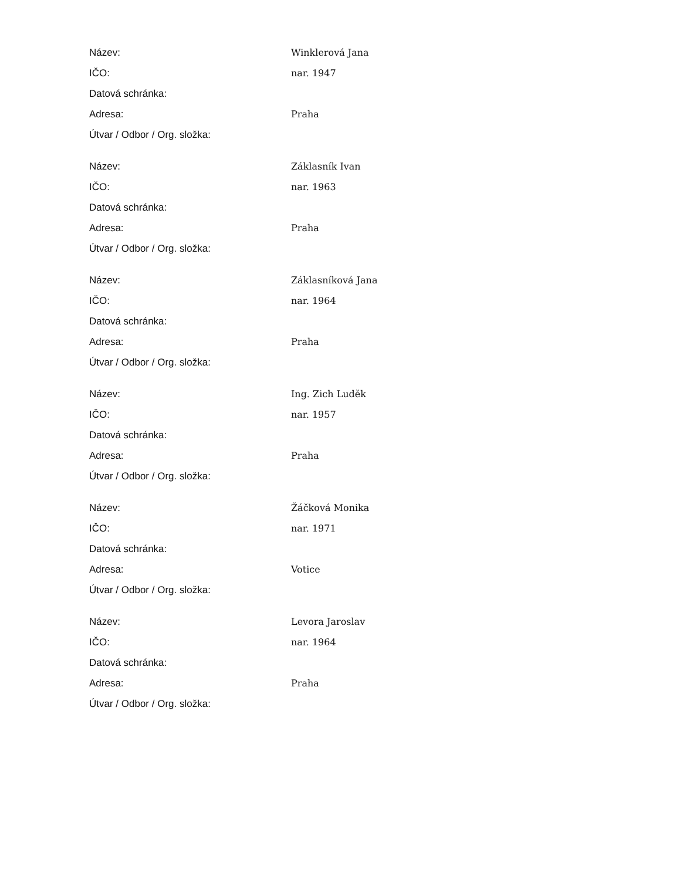| Název: | Winklerová Jana |
| IČO: | nar. 1947 |
| Datová schránka: | |
| Adresa: | Praha |
| Útvar / Odbor / Org. složka: | |
| Název: | Záklasník Ivan |
| IČO: | nar. 1963 |
| Datová schránka: | |
| Adresa: | Praha |
| Útvar / Odbor / Org. složka: | |
| Název: | Záklasníková Jana |
| IČO: | nar. 1964 |
| Datová schránka: | |
| Adresa: | Praha |
| Útvar / Odbor / Org. složka: | |
| Název: | Ing. Zich Luděk |
| IČO: | nar. 1957 |
| Datová schránka: | |
| Adresa: | Praha |
| Útvar / Odbor / Org. složka: | |
| Název: | Žáčková Monika |
| IČO: | nar. 1971 |
| Datová schránka: | |
| Adresa: | Votice |
| Útvar / Odbor / Org. složka: | |
| Název: | Levora Jaroslav |
| IČO: | nar. 1964 |
| Datová schránka: | |
| Adresa: | Praha |
| Útvar / Odbor / Org. složka: | |